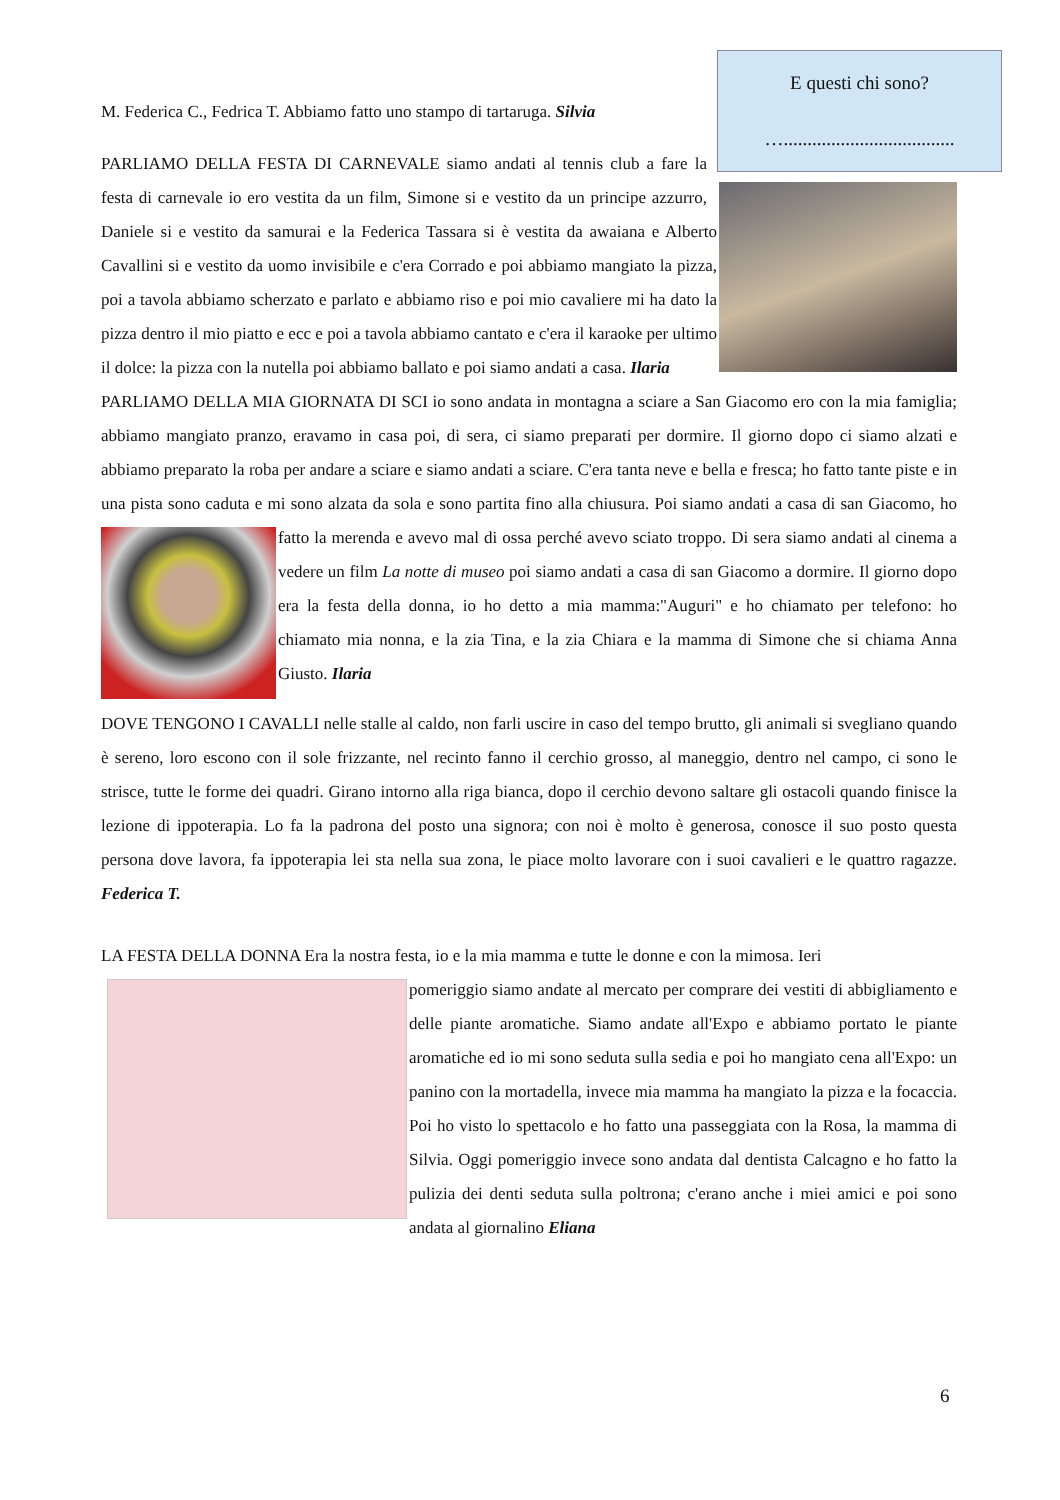E questi chi sono?
…....................................
M. Federica C., Fedrica T. Abbiamo fatto uno stampo di tartaruga. Silvia
PARLIAMO DELLA FESTA DI CARNEVALE siamo andati al tennis club a fare la festa di carnevale io ero vestita da un film, Simone si e vestito da un principe azzurro, Daniele si e vestito da samurai e la Federica Tassara si è vestita da awaiana e Alberto Cavallini si e vestito da uomo invisibile e c'era Corrado e poi abbiamo mangiato la pizza, poi a tavola abbiamo scherzato e parlato e abbiamo riso e poi mio cavaliere mi ha dato la pizza dentro il mio piatto e ecc e poi a tavola abbiamo cantato e c'era il karaoke per ultimo il dolce: la pizza con la nutella poi abbiamo ballato e poi siamo andati a casa. Ilaria
PARLIAMO DELLA MIA GIORNATA DI SCI io sono andata in montagna a sciare a San Giacomo ero con la mia famiglia; abbiamo mangiato pranzo, eravamo in casa poi, di sera, ci siamo preparati per dormire. Il giorno dopo ci siamo alzati e abbiamo preparato la roba per andare a sciare e siamo andati a sciare. C'era tanta neve e bella e fresca; ho fatto tante piste e in una pista sono caduta e mi sono alzata da sola e sono partita fino alla chiusura. Poi siamo andati a casa di san Giacomo, ho fatto la merenda e avevo mal di ossa perché avevo sciato troppo. Di sera siamo andati al cinema a vedere un film La notte di museo poi siamo andati a casa di san Giacomo a dormire. Il giorno dopo era la festa della donna, io ho detto a mia mamma:"Auguri" e ho chiamato per telefono: ho chiamato mia nonna, e la zia Tina, e la zia Chiara e la mamma di Simone che si chiama Anna Giusto. Ilaria
DOVE TENGONO I CAVALLI nelle stalle al caldo, non farli uscire in caso del tempo brutto, gli animali si svegliano quando è sereno, loro escono con il sole frizzante, nel recinto fanno il cerchio grosso, al maneggio, dentro nel campo, ci sono le strisce, tutte le forme dei quadri. Girano intorno alla riga bianca, dopo il cerchio devono saltare gli ostacoli quando finisce la lezione di ippoterapia. Lo fa la padrona del posto una signora; con noi è molto è generosa, conosce il suo posto questa persona dove lavora, fa ippoterapia lei sta nella sua zona, le piace molto lavorare con i suoi cavalieri e le quattro ragazze. Federica T.
LA FESTA DELLA DONNA Era la nostra festa, io e la mia mamma e tutte le donne e con la mimosa. Ieri
pomeriggio siamo andate al mercato per comprare dei vestiti di abbigliamento e delle piante aromatiche. Siamo andate all'Expo e abbiamo portato le piante aromatiche ed io mi sono seduta sulla sedia e poi ho mangiato cena all'Expo: un panino con la mortadella, invece mia mamma ha mangiato la pizza e la focaccia. Poi ho visto lo spettacolo e ho fatto una passeggiata con la Rosa, la mamma di Silvia. Oggi pomeriggio invece sono andata dal dentista Calcagno e ho fatto la pulizia dei denti seduta sulla poltrona; c'erano anche i miei amici e poi sono andata al giornalino Eliana
6